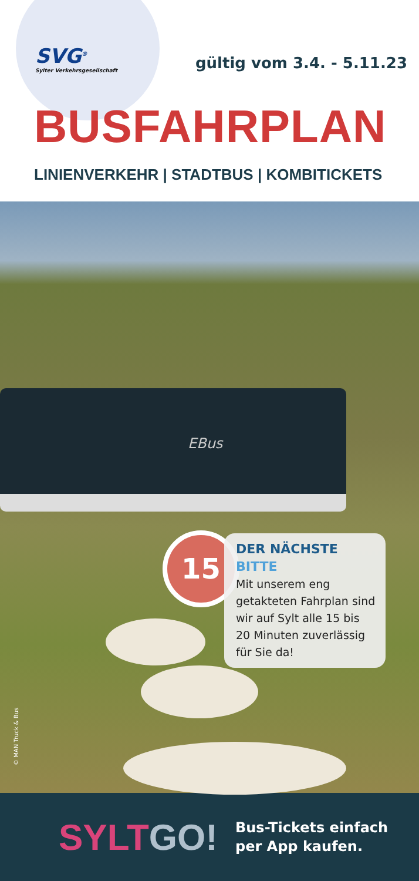SVG<sup>®</sup>
Sylter Verkehrsgesellschaft
gültig vom 3.4. - 5.11.23
BUSFAHRPLAN
LINIENVERKEHR | STADTBUS | KOMBITICKETS
EBus
15
DER NÄCHSTE BITTE
Mit unserem eng getakteten Fahrplan sind wir auf Sylt alle 15 bis 20 Minuten zuverlässig für Sie da!
© MAN Truck & Bus
SYLTGO!
Bus-Tickets einfach
per App kaufen.